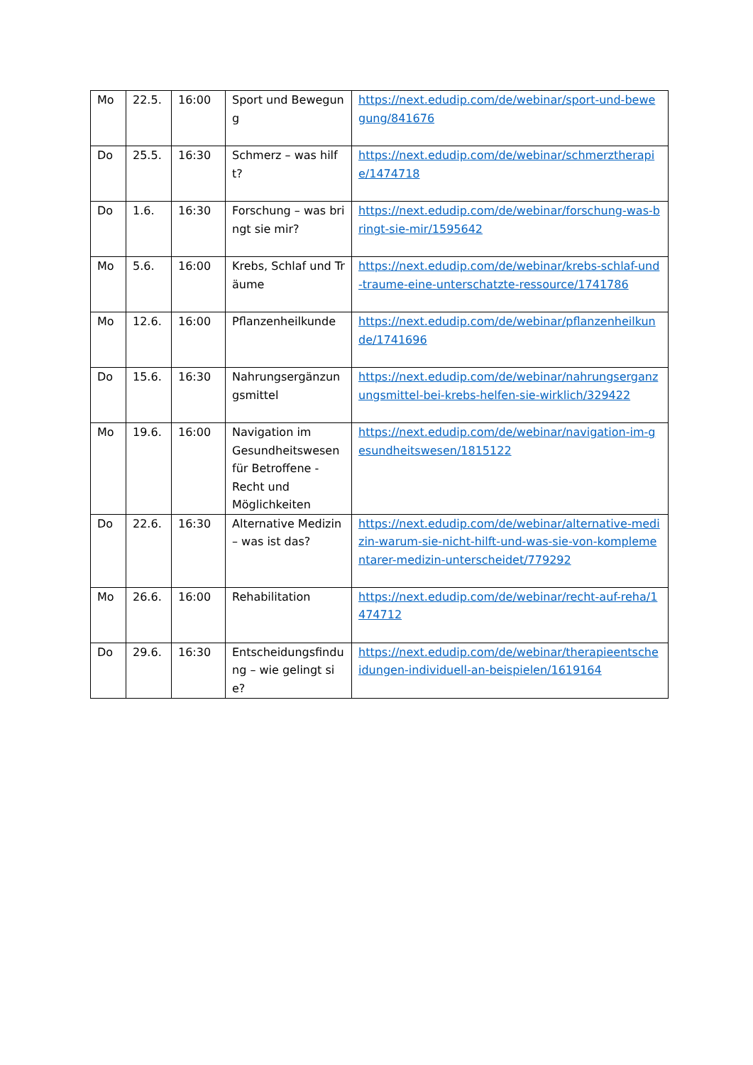| Mo | 22.5. | 16:00 | Sport und Bewegung | https://next.edudip.com/de/webinar/sport-und-bewegung/841676 |
| Do | 25.5. | 16:30 | Schmerz – was hilft? | https://next.edudip.com/de/webinar/schmerztherapie/1474718 |
| Do | 1.6. | 16:30 | Forschung – was bringt sie mir? | https://next.edudip.com/de/webinar/forschung-was-bringt-sie-mir/1595642 |
| Mo | 5.6. | 16:00 | Krebs, Schlaf und Träume | https://next.edudip.com/de/webinar/krebs-schlaf-und-traume-eine-unterschatzte-ressource/1741786 |
| Mo | 12.6. | 16:00 | Pflanzenheilkunde | https://next.edudip.com/de/webinar/pflanzenheilkunde/1741696 |
| Do | 15.6. | 16:30 | Nahrungsergänzungsmittel | https://next.edudip.com/de/webinar/nahrungserganzungsmittel-bei-krebs-helfen-sie-wirklich/329422 |
| Mo | 19.6. | 16:00 | Navigation im Gesundheitswesen für Betroffene - Recht und Möglichkeiten | https://next.edudip.com/de/webinar/navigation-im-gesundheitswesen/1815122 |
| Do | 22.6. | 16:30 | Alternative Medizin – was ist das? | https://next.edudip.com/de/webinar/alternative-medizin-warum-sie-nicht-hilft-und-was-sie-von-komplementarer-medizin-unterscheidet/779292 |
| Mo | 26.6. | 16:00 | Rehabilitation | https://next.edudip.com/de/webinar/recht-auf-reha/1474712 |
| Do | 29.6. | 16:30 | Entscheidungsfindung – wie gelingt sie? | https://next.edudip.com/de/webinar/therapieentscheidungen-individuell-an-beispielen/1619164 |